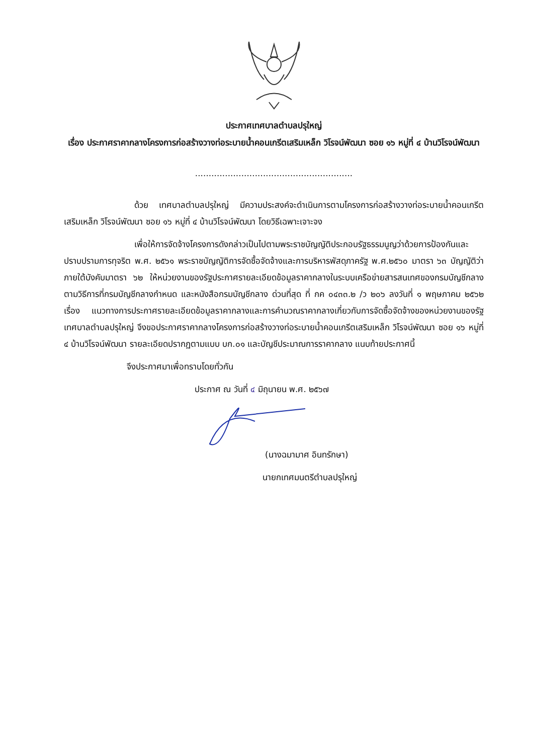ประกาศเทศบาลตำบลปรุใหญ่
เรื่อง ประกาศราคากลางโครงการก่อสร้างวางท่อระบายน้ำคอนเกรีตเสริมเหล็ก วิโรจน์พัฒนา ซอย ๑๖ หมู่ที่ ๔ บ้านวิโรจน์พัฒนา
..........................................................
ด้วย เทศบาลตำบลปรุใหญ่ มีความประสงค์จะดำเนินการตามโครงการก่อสร้างวางท่อระบายน้ำคอนเกรีตเสริมเหล็ก วิโรจน์พัฒนา ซอย ๑๖ หมู่ที่ ๔ บ้านวิโรจน์พัฒนา โดยวิธีเฉพาะเจาะจง
เพื่อให้การจัดจ้างโครงการดังกล่าวเป็นไปตามพระราชบัญญัติประกอบรัฐธรรมนูญว่าด้วยการป้องกันและปราบปรามการทุจริต พ.ศ. ๒๕๖๑ พระราชบัญญัติการจัดซื้อจัดจ้างและการบริหารพัสดุภาครัฐ พ.ศ.๒๕๖๐ มาตรา ๖๓ บัญญัติว่าภายใต้บังคับมาตรา ๖๒ ให้หน่วยงานของรัฐประกาศรายละเอียดข้อมูลราคากลางในระบบเครือข่ายสารสนเทศของกรมบัญชีกลาง ตามวิธีการที่กรมบัญชีกลางกำหนด และหนังสือกรมบัญชีกลาง ด่วนที่สุด ที่ กค ๐๔๓๓.๒ /ว ๒๐๖ ลงวันที่ ๑ พฤษภาคม ๒๕๖๒ เรื่อง แนวทางการประกาศรายละเอียดข้อมูลราคากลางและการคำนวณราคากลางเกี่ยวกับการจัดซื้อจัดจ้างของหน่วยงานของรัฐ เทศบาลตำบลปรุใหญ่ จึงขอประกาศราคากลางโครงการก่อสร้างวางท่อระบายน้ำคอนเกรีตเสริมเหล็ก วิโรจน์พัฒนา ซอย ๑๖ หมู่ที่ ๔ บ้านวิโรจน์พัฒนา รายละเอียดปรากฏตามแบบ บก.๐๑ และบัญชีประมาณการราคากลาง แนบท้ายประกาศนี้
จึงประกาศมาเพื่อทราบโดยทั่วกัน
ประกาศ ณ วันที่ ๔ มิถุนายน พ.ศ. ๒๕๖๗
(นางฉมามาศ อินทรักษา)
นายกเทศมนตรีตำบลปรุใหญ่